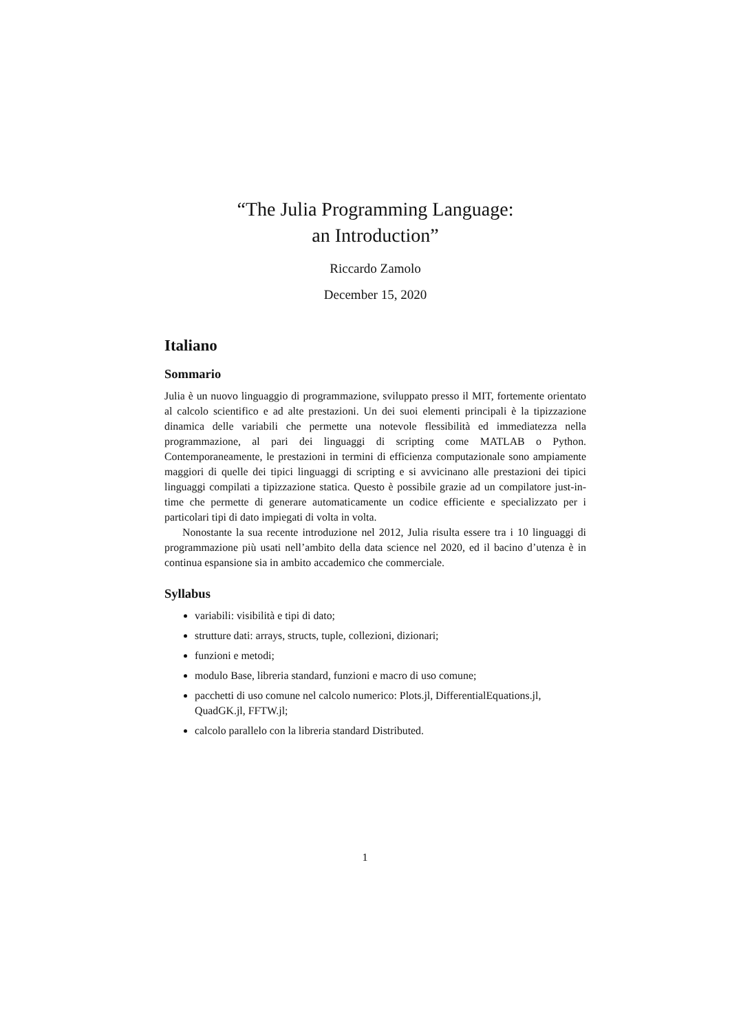“The Julia Programming Language:
an Introduction”
Riccardo Zamolo
December 15, 2020
Italiano
Sommario
Julia è un nuovo linguaggio di programmazione, sviluppato presso il MIT, fortemente orientato al calcolo scientifico e ad alte prestazioni. Un dei suoi elementi principali è la tipizzazione dinamica delle variabili che permette una notevole flessibilità ed immediatezza nella programmazione, al pari dei linguaggi di scripting come MATLAB o Python. Contemporaneamente, le prestazioni in termini di efficienza computazionale sono ampiamente maggiori di quelle dei tipici linguaggi di scripting e si avvicinano alle prestazioni dei tipici linguaggi compilati a tipizzazione statica. Questo è possibile grazie ad un compilatore just-in-time che permette di generare automaticamente un codice efficiente e specializzato per i particolari tipi di dato impiegati di volta in volta.
Nonostante la sua recente introduzione nel 2012, Julia risulta essere tra i 10 linguaggi di programmazione più usati nell’ambito della data science nel 2020, ed il bacino d’utenza è in continua espansione sia in ambito accademico che commerciale.
Syllabus
variabili: visibilità e tipi di dato;
strutture dati: arrays, structs, tuple, collezioni, dizionari;
funzioni e metodi;
modulo Base, libreria standard, funzioni e macro di uso comune;
pacchetti di uso comune nel calcolo numerico: Plots.jl, DifferentialEquations.jl, QuadGK.jl, FFTW.jl;
calcolo parallelo con la libreria standard Distributed.
1